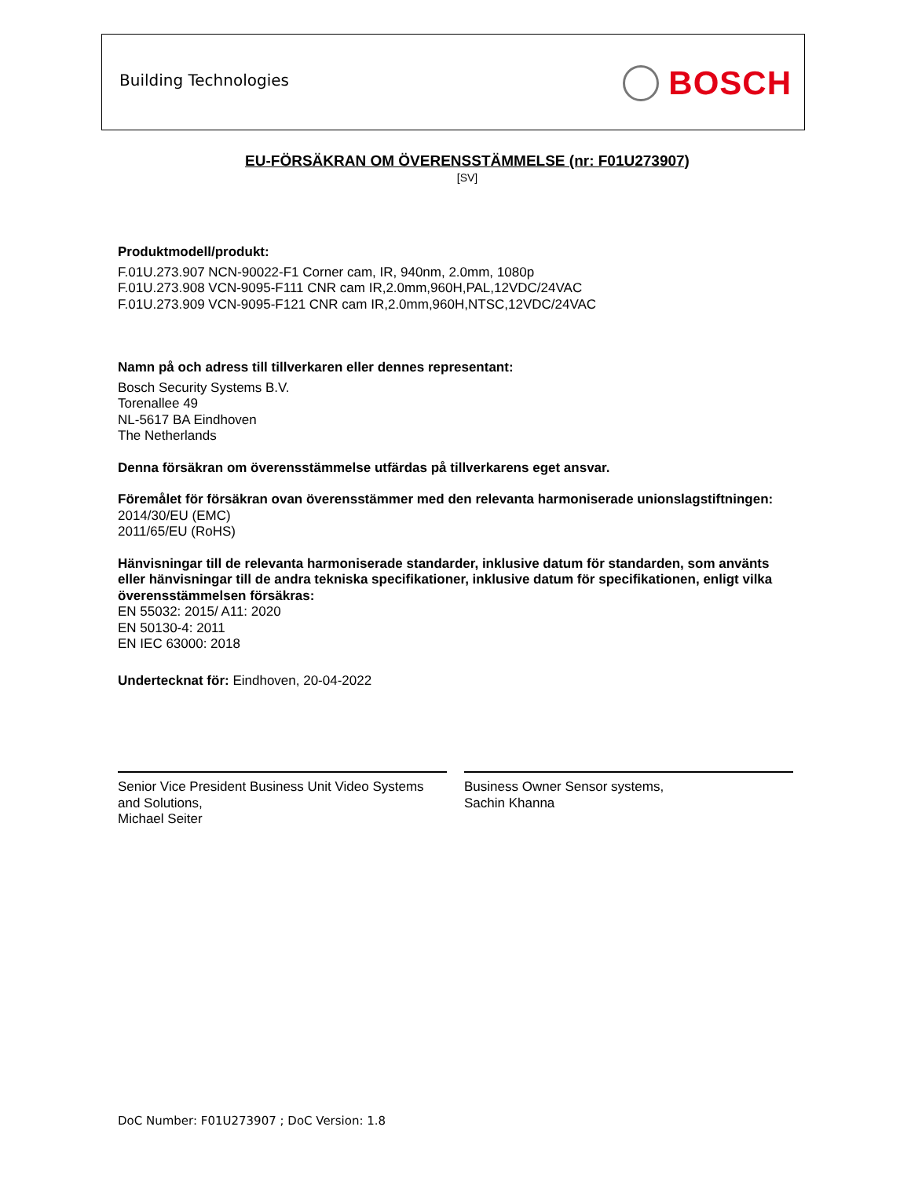Building Technologies BOSCH
EU-FÖRSÄKRAN OM ÖVERENSSTÄMMELSE (nr: F01U273907)
[SV]
Produktmodell/produkt:
F.01U.273.907 NCN-90022-F1 Corner cam, IR, 940nm, 2.0mm, 1080p
F.01U.273.908 VCN-9095-F111 CNR cam IR,2.0mm,960H,PAL,12VDC/24VAC
F.01U.273.909 VCN-9095-F121 CNR cam IR,2.0mm,960H,NTSC,12VDC/24VAC
Namn på och adress till tillverkaren eller dennes representant:
Bosch Security Systems B.V.
Torenallee 49
NL-5617 BA Eindhoven
The Netherlands
Denna försäkran om överensstämmelse utfärdas på tillverkarens eget ansvar.
Föremålet för försäkran ovan överensstämmer med den relevanta harmoniserade unionslagstiftningen:
2014/30/EU (EMC)
2011/65/EU (RoHS)
Hänvisningar till de relevanta harmoniserade standarder, inklusive datum för standarden, som använts eller hänvisningar till de andra tekniska specifikationer, inklusive datum för specifikationen, enligt vilka överensstämmelsen försäkras:
EN 55032: 2015/ A11: 2020
EN 50130-4: 2011
EN IEC 63000: 2018
Undertecknat för: Eindhoven, 20-04-2022
Senior Vice President Business Unit Video Systems and Solutions,
Michael Seiter
Business Owner Sensor systems,
Sachin Khanna
DoC Number: F01U273907 ; DoC Version: 1.8